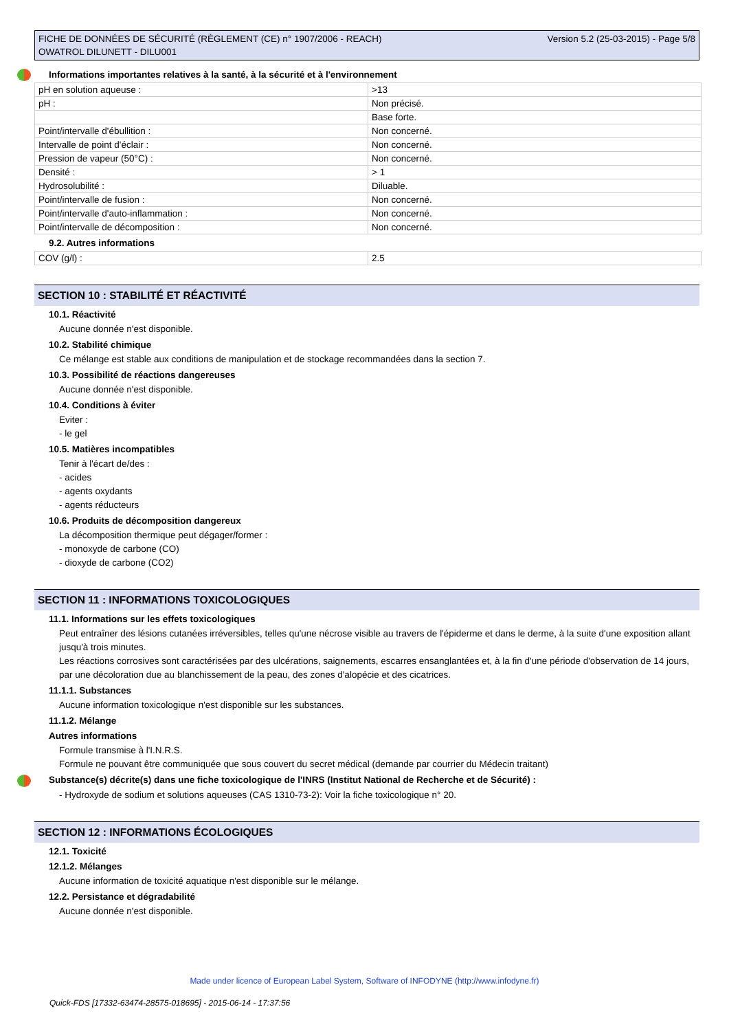FICHE DE DONNÉES DE SÉCURITÉ (RÈGLEMENT (CE) n° 1907/2006 - REACH)
OWATROL DILUNETT - DILU001
Version 5.2 (25-03-2015) - Page 5/8
Informations importantes relatives à la santé, à la sécurité et à l'environnement
| pH en solution aqueuse : | >13 |
| pH : | Non précisé. |
| | Base forte. |
| Point/intervalle d'ébullition : | Non concerné. |
| Intervalle de point d'éclair : | Non concerné. |
| Pression de vapeur (50°C) : | Non concerné. |
| Densité : | > 1 |
| Hydrosolubilité : | Diluable. |
| Point/intervalle de fusion : | Non concerné. |
| Point/intervalle d'auto-inflammation : | Non concerné. |
| Point/intervalle de décomposition : | Non concerné. |
9.2. Autres informations
| COV (g/l) : | 2.5 |
SECTION 10 : STABILITÉ ET RÉACTIVITÉ
10.1. Réactivité
Aucune donnée n'est disponible.
10.2. Stabilité chimique
Ce mélange est stable aux conditions de manipulation et de stockage recommandées dans la section 7.
10.3. Possibilité de réactions dangereuses
Aucune donnée n'est disponible.
10.4. Conditions à éviter
Eviter :
- le gel
10.5. Matières incompatibles
Tenir à l'écart de/des :
- acides
- agents oxydants
- agents réducteurs
10.6. Produits de décomposition dangereux
La décomposition thermique peut dégager/former :
- monoxyde de carbone (CO)
- dioxyde de carbone (CO2)
SECTION 11 : INFORMATIONS TOXICOLOGIQUES
11.1. Informations sur les effets toxicologiques
Peut entraîner des lésions cutanées irréversibles, telles qu'une nécrose visible au travers de l'épiderme et dans le derme, à la suite d'une exposition allant jusqu'à trois minutes.
Les réactions corrosives sont caractérisées par des ulcérations, saignements, escarres ensanglantées et, à la fin d'une période d'observation de 14 jours, par une décoloration due au blanchissement de la peau, des zones d'alopécie et des cicatrices.
11.1.1. Substances
Aucune information toxicologique n'est disponible sur les substances.
11.1.2. Mélange
Autres informations
Formule transmise à l'I.N.R.S.
Formule ne pouvant être communiquée que sous couvert du secret médical (demande par courrier du Médecin traitant)
Substance(s) décrite(s) dans une fiche toxicologique de l'INRS (Institut National de Recherche et de Sécurité) :
- Hydroxyde de sodium et solutions aqueuses (CAS 1310-73-2): Voir la fiche toxicologique n° 20.
SECTION 12 : INFORMATIONS ÉCOLOGIQUES
12.1. Toxicité
12.1.2. Mélanges
Aucune information de toxicité aquatique n'est disponible sur le mélange.
12.2. Persistance et dégradabilité
Aucune donnée n'est disponible.
Made under licence of European Label System, Software of INFODYNE (http://www.infodyne.fr)
Quick-FDS [17332-63474-28575-018695] - 2015-06-14 - 17:37:56